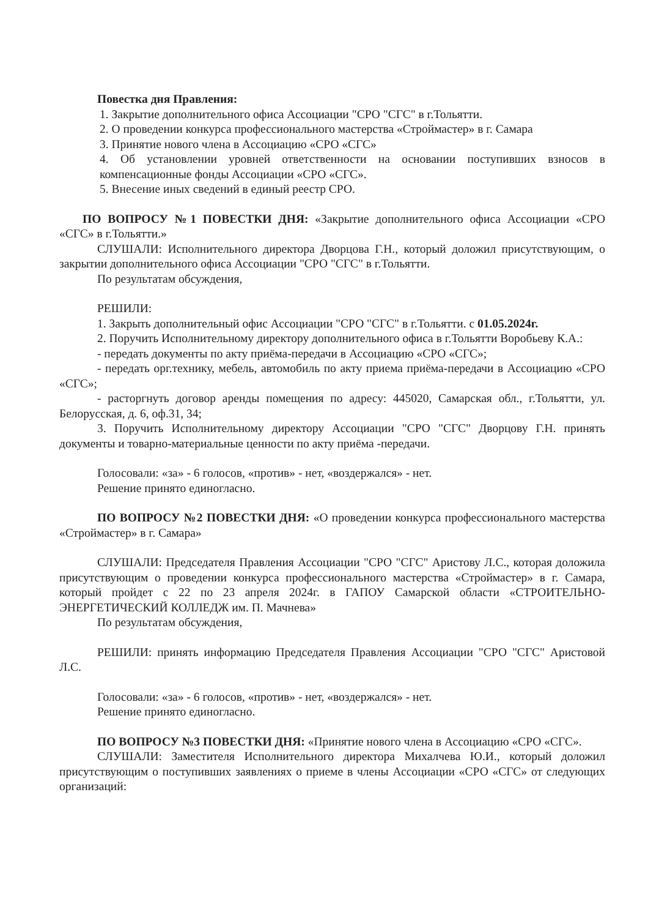Повестка дня Правления:
1. Закрытие дополнительного офиса Ассоциации "СРО "СГС" в г.Тольятти.
2. О проведении конкурса профессионального мастерства «Строймастер» в г. Самара
3. Принятие нового члена в Ассоциацию «СРО «СГС»
4. Об установлении уровней ответственности на основании поступивших взносов в компенсационные фонды Ассоциации «СРО «СГС».
5. Внесение иных сведений в единый реестр СРО.
ПО ВОПРОСУ №1 ПОВЕСТКИ ДНЯ: «Закрытие дополнительного офиса Ассоциации «СРО «СГС» в г.Тольятти.»
СЛУШАЛИ: Исполнительного директора Дворцова Г.Н., который доложил присутствующим, о закрытии дополнительного офиса Ассоциации "СРО "СГС" в г.Тольятти.
По результатам обсуждения,
РЕШИЛИ:
1. Закрыть дополнительный офис Ассоциации "СРО "СГС" в г.Тольятти. с 01.05.2024г.
2. Поручить Исполнительному директору дополнительного офиса в г.Тольятти Воробьеву К.А.:
- передать документы по акту приёма-передачи в Ассоциацию «СРО «СГС»;
- передать орг.технику, мебель, автомобиль по акту приема приёма-передачи в Ассоциацию «СРО «СГС»;
- расторгнуть договор аренды помещения по адресу: 445020, Самарская обл., г.Тольятти, ул. Белорусская, д. 6, оф.31, 34;
3. Поручить Исполнительному директору Ассоциации "СРО "СГС" Дворцову Г.Н. принять документы и товарно-материальные ценности по акту приёма -передачи.
Голосовали: «за» - 6 голосов, «против» - нет, «воздержался» - нет.
Решение принято единогласно.
ПО ВОПРОСУ №2 ПОВЕСТКИ ДНЯ: «О проведении конкурса профессионального мастерства «Строймастер» в г. Самара»
СЛУШАЛИ: Председателя Правления Ассоциации "СРО "СГС" Аристову Л.С., которая доложила присутствующим о проведении конкурса профессионального мастерства «Строймастер» в г. Самара, который пройдет с 22 по 23 апреля 2024г. в ГАПОУ Самарской области «СТРОИТЕЛЬНО-ЭНЕРГЕТИЧЕСКИЙ КОЛЛЕДЖ им. П. Мачнева»
По результатам обсуждения,
РЕШИЛИ: принять информацию Председателя Правления Ассоциации "СРО "СГС" Аристовой Л.С.
Голосовали: «за» - 6 голосов, «против» - нет, «воздержался» - нет.
Решение принято единогласно.
ПО ВОПРОСУ №3 ПОВЕСТКИ ДНЯ: «Принятие нового члена в Ассоциацию «СРО «СГС».
СЛУШАЛИ: Заместителя Исполнительного директора Михалчева Ю.И., который доложил присутствующим о поступивших заявлениях о приеме в члены Ассоциации «СРО «СГС» от следующих организаций: